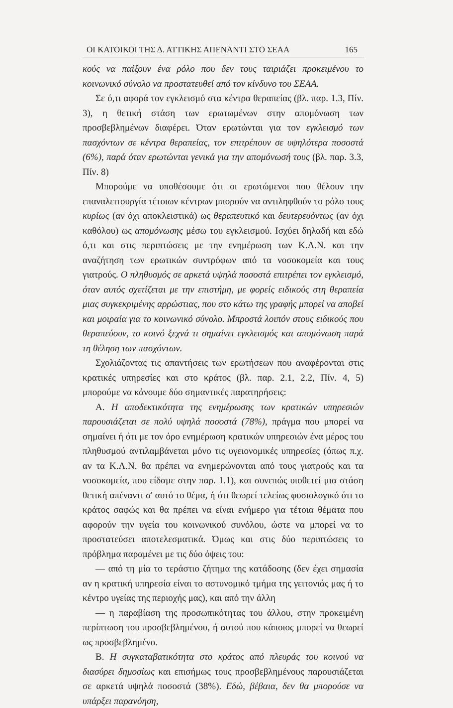ΟΙ ΚΑΤΟΙΚΟΙ ΤΗΣ Δ. ΑΤΤΙΚΗΣ ΑΠΕΝΑΝΤΙ ΣΤΟ ΣΕΑΑ 165
κούς να παίξουν ένα ρόλο που δεν τους ταιριάζει προκειμένου το κοινωνικό σύνολο να προστατευθεί από τον κίνδυνο του ΣΕΑΑ.
Σε ό,τι αφορά τον εγκλεισμό στα κέντρα θεραπείας (βλ. παρ. 1.3, Πίν. 3), η θετική στάση των ερωτωμένων στην απομόνωση των προσβεβλημένων διαφέρει. Όταν ερωτώνται για τον εγκλεισμό των πασχόντων σε κέντρα θεραπείας, τον επιτρέπουν σε υψηλότερα ποσοστά (6%), παρά όταν ερωτώνται γενικά για την απομόνωσή τους (βλ. παρ. 3.3, Πίν. 8)
Μπορούμε να υποθέσουμε ότι οι ερωτώμενοι που θέλουν την επαναλειτουργία τέτοιων κέντρων μπορούν να αντιληφθούν το ρόλο τους κυρίως (αν όχι αποκλειστικά) ως θεραπευτικό και δευτερευόντως (αν όχι καθόλου) ως απομόνωσης μέσω του εγκλεισμού. Ισχύει δηλαδή και εδώ ό,τι και στις περιπτώσεις με την ενημέρωση των Κ.Λ.Ν. και την αναζήτηση των ερωτικών συντρόφων από τα νοσοκομεία και τους γιατρούς. Ο πληθυσμός σε αρκετά υψηλά ποσοστά επιτρέπει τον εγκλεισμό, όταν αυτός σχετίζεται με την επιστήμη, με φορείς ειδικούς στη θεραπεία μιας συγκεκριμένης αρρώστιας, που στο κάτω της γραφής μπορεί να αποβεί και μοιραία για το κοινωνικό σύνολο. Μπροστά λοιπόν στους ειδικούς που θεραπεύουν, το κοινό ξεχνά τι σημαίνει εγκλεισμός και απομόνωση παρά τη θέληση των πασχόντων.
Σχολιάζοντας τις απαντήσεις των ερωτήσεων που αναφέρονται στις κρατικές υπηρεσίες και στο κράτος (βλ. παρ. 2.1, 2.2, Πίν. 4, 5) μπορούμε να κάνουμε δύο σημαντικές παρατηρήσεις:
Α. Η αποδεκτικότητα της ενημέρωσης των κρατικών υπηρεσιών παρουσιάζεται σε πολύ υψηλά ποσοστά (78%), πράγμα που μπορεί να σημαίνει ή ότι με τον όρο ενημέρωση κρατικών υπηρεσιών ένα μέρος του πληθυσμού αντιλαμβάνεται μόνο τις υγειονομικές υπηρεσίες (όπως π.χ. αν τα Κ.Λ.Ν. θα πρέπει να ενημερώνονται από τους γιατρούς και τα νοσοκομεία, που είδαμε στην παρ. 1.1), και συνεπώς υιοθετεί μια στάση θετική απέναντι σ' αυτό το θέμα, ή ότι θεωρεί τελείως φυσιολογικό ότι το κράτος σαφώς και θα πρέπει να είναι ενήμερο για τέτοια θέματα που αφορούν την υγεία του κοινωνικού συνόλου, ώστε να μπορεί να το προστατεύσει αποτελεσματικά. Όμως και στις δύο περιπτώσεις το πρόβλημα παραμένει με τις δύο όψεις του:
— από τη μία το τεράστιο ζήτημα της κατάδοσης (δεν έχει σημασία αν η κρατική υπηρεσία είναι το αστυνομικό τμήμα της γειτονιάς μας ή το κέντρο υγείας της περιοχής μας), και από την άλλη
— η παραβίαση της προσωπικότητας του άλλου, στην προκειμένη περίπτωση του προσβεβλημένου, ή αυτού που κάποιος μπορεί να θεωρεί ως προσβεβλημένο.
Β. Η συγκαταβατικότητα στο κράτος από πλευράς του κοινού να διασύρει δημοσίως και επισήμως τους προσβεβλημένους παρουσιάζεται σε αρκετά υψηλά ποσοστά (38%). Εδώ, βέβαια, δεν θα μπορούσε να υπάρξει παρανόηση,